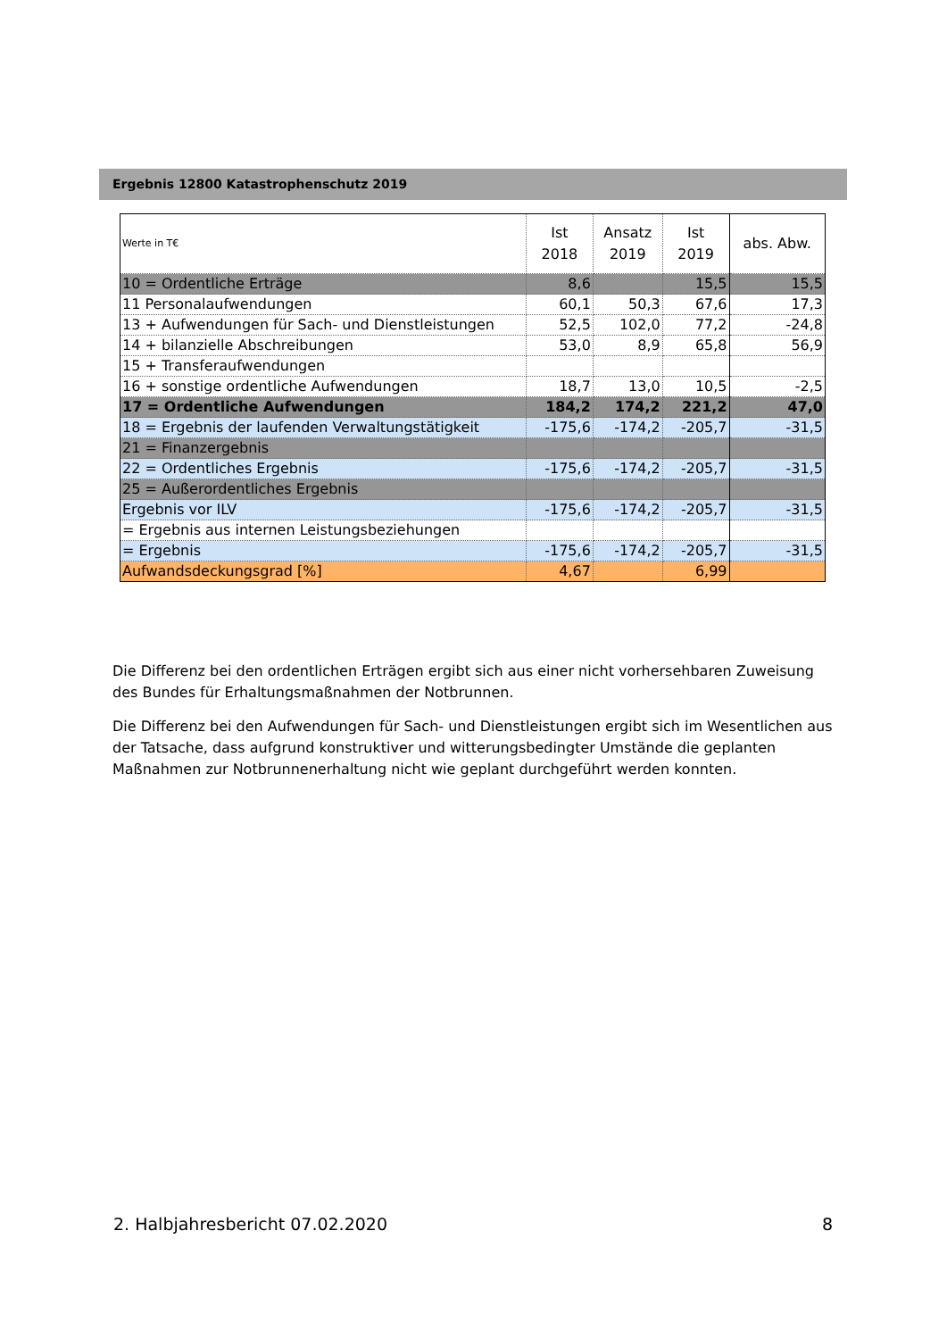Ergebnis 12800 Katastrophenschutz 2019
| Werte in T€ | Ist 2018 | Ansatz 2019 | Ist 2019 | abs. Abw. |
| --- | --- | --- | --- | --- |
| 10 = Ordentliche Erträge | 8,6 | | 15,5 | 15,5 |
| 11 Personalaufwendungen | 60,1 | 50,3 | 67,6 | 17,3 |
| 13 + Aufwendungen für Sach- und Dienstleistungen | 52,5 | 102,0 | 77,2 | -24,8 |
| 14 + bilanzielle Abschreibungen | 53,0 | 8,9 | 65,8 | 56,9 |
| 15 + Transferaufwendungen | | | | |
| 16 + sonstige ordentliche Aufwendungen | 18,7 | 13,0 | 10,5 | -2,5 |
| 17 = Ordentliche Aufwendungen | 184,2 | 174,2 | 221,2 | 47,0 |
| 18 = Ergebnis der laufenden Verwaltungstätigkeit | -175,6 | -174,2 | -205,7 | -31,5 |
| 21 = Finanzergebnis | | | | |
| 22 = Ordentliches Ergebnis | -175,6 | -174,2 | -205,7 | -31,5 |
| 25 = Außerordentliches Ergebnis | | | | |
| Ergebnis vor ILV | -175,6 | -174,2 | -205,7 | -31,5 |
| = Ergebnis aus internen Leistungsbeziehungen | | | | |
| = Ergebnis | -175,6 | -174,2 | -205,7 | -31,5 |
| Aufwandsdeckungsgrad [%] | 4,67 | | 6,99 | |
Die Differenz bei den ordentlichen Erträgen ergibt sich aus einer nicht vorhersehbaren Zuweisung des Bundes für Erhaltungsmaßnahmen der Notbrunnen.
Die Differenz bei den Aufwendungen für Sach- und Dienstleistungen ergibt sich im Wesentlichen aus der Tatsache, dass aufgrund konstruktiver und witterungsbedingter Umstände die geplanten Maßnahmen zur Notbrunnenerhaltung nicht wie geplant durchgeführt werden konnten.
2. Halbjahresbericht 07.02.2020 8